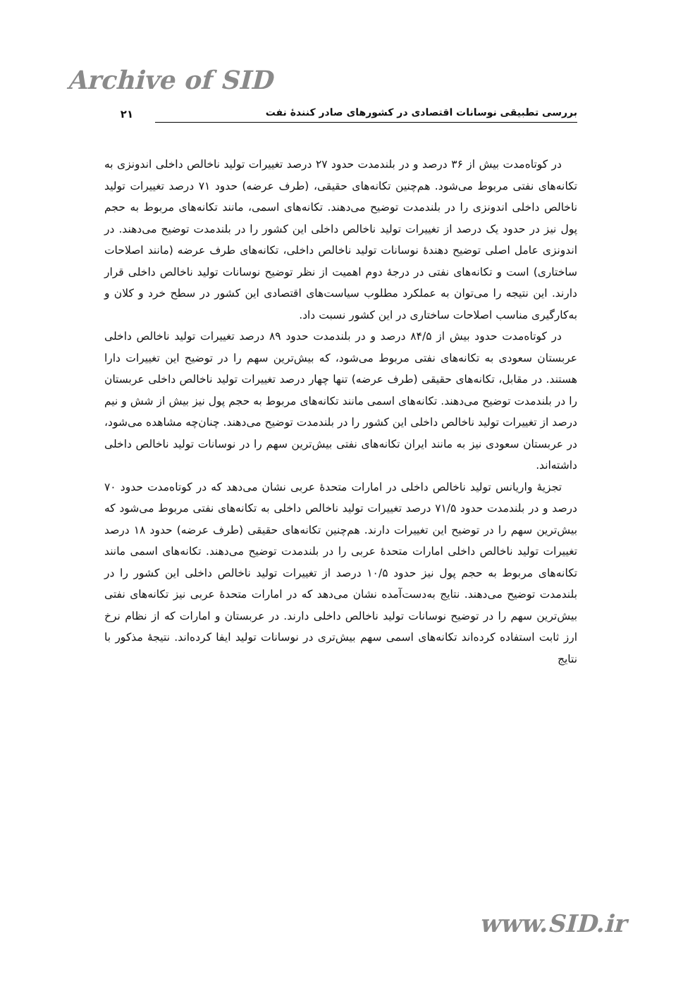Archive of SID
بررسی تطبیقی نوسانات اقتصادی در کشورهای صادر کنندهٔ نفت
۲۱
در کوتاه‌مدت بیش از ۳۶ درصد و در بلندمدت حدود ۲۷ درصد تغییرات تولید ناخالص داخلی اندونزی به تکانه‌های نفتی مربوط می‌شود. هم‌چنین تکانه‌های حقیقی، (طرف عرضه) حدود ۷۱ درصد تغییرات تولید ناخالص داخلی اندونزی را در بلندمدت توضیح می‌دهند. تکانه‌های اسمی، مانند تکانه‌های مربوط به حجم پول نیز در حدود یک درصد از تغییرات تولید ناخالص داخلی این کشور را در بلندمدت توضیح می‌دهند. در اندونزی عامل اصلی توضیح دهندهٔ نوسانات تولید ناخالص داخلی، تکانه‌های طرف عرضه (مانند اصلاحات ساختاری) است و تکانه‌های نفتی در درجهٔ دوم اهمیت از نظر توضیح نوسانات تولید ناخالص داخلی قرار دارند. این نتیجه را می‌توان به عملکرد مطلوب سیاست‌های اقتصادی این کشور در سطح خرد و کلان و به‌کارگیری مناسب اصلاحات ساختاری در این کشور نسبت داد.
در کوتاه‌مدت حدود بیش از ۸۴/۵ درصد و در بلندمدت حدود ۸۹ درصد تغییرات تولید ناخالص داخلی عربستان سعودی به تکانه‌های نفتی مربوط می‌شود، که بیش‌ترین سهم را در توضیح این تغییرات دارا هستند. در مقابل، تکانه‌های حقیقی (طرف عرضه) تنها چهار درصد تغییرات تولید ناخالص داخلی عربستان را در بلندمدت توضیح می‌دهند. تکانه‌های اسمی مانند تکانه‌های مربوط به حجم پول نیز بیش از شش و نیم درصد از تغییرات تولید ناخالص داخلی این کشور را در بلندمدت توضیح می‌دهند. چنان‌چه مشاهده می‌شود، در عربستان سعودی نیز به مانند ایران تکانه‌های نفتی بیش‌ترین سهم را در نوسانات تولید ناخالص داخلی داشته‌اند.
تجزیهٔ واریانس تولید ناخالص داخلی در امارات متحدهٔ عربی نشان می‌دهد که در کوتاه‌مدت حدود ۷۰ درصد و در بلندمدت حدود ۷۱/۵ درصد تغییرات تولید ناخالص داخلی به تکانه‌های نفتی مربوط می‌شود که بیش‌ترین سهم را در توضیح این تغییرات دارند. هم‌چنین تکانه‌های حقیقی (طرف عرضه) حدود ۱۸ درصد تغییرات تولید ناخالص داخلی امارات متحدهٔ عربی را در بلندمدت توضیح می‌دهند. تکانه‌های اسمی مانند تکانه‌های مربوط به حجم پول نیز حدود ۱۰/۵ درصد از تغییرات تولید ناخالص داخلی این کشور را در بلندمدت توضیح می‌دهند. نتایج به‌دست‌آمده نشان می‌دهد که در امارات متحدهٔ عربی نیز تکانه‌های نفتی بیش‌ترین سهم را در توضیح نوسانات تولید ناخالص داخلی دارند. در عربستان و امارات که از نظام نرخ ارز ثابت استفاده کرده‌اند تکانه‌های اسمی سهم بیش‌تری در نوسانات تولید ایفا کرده‌اند. نتیجهٔ مذکور با نتایج
www.SID.ir